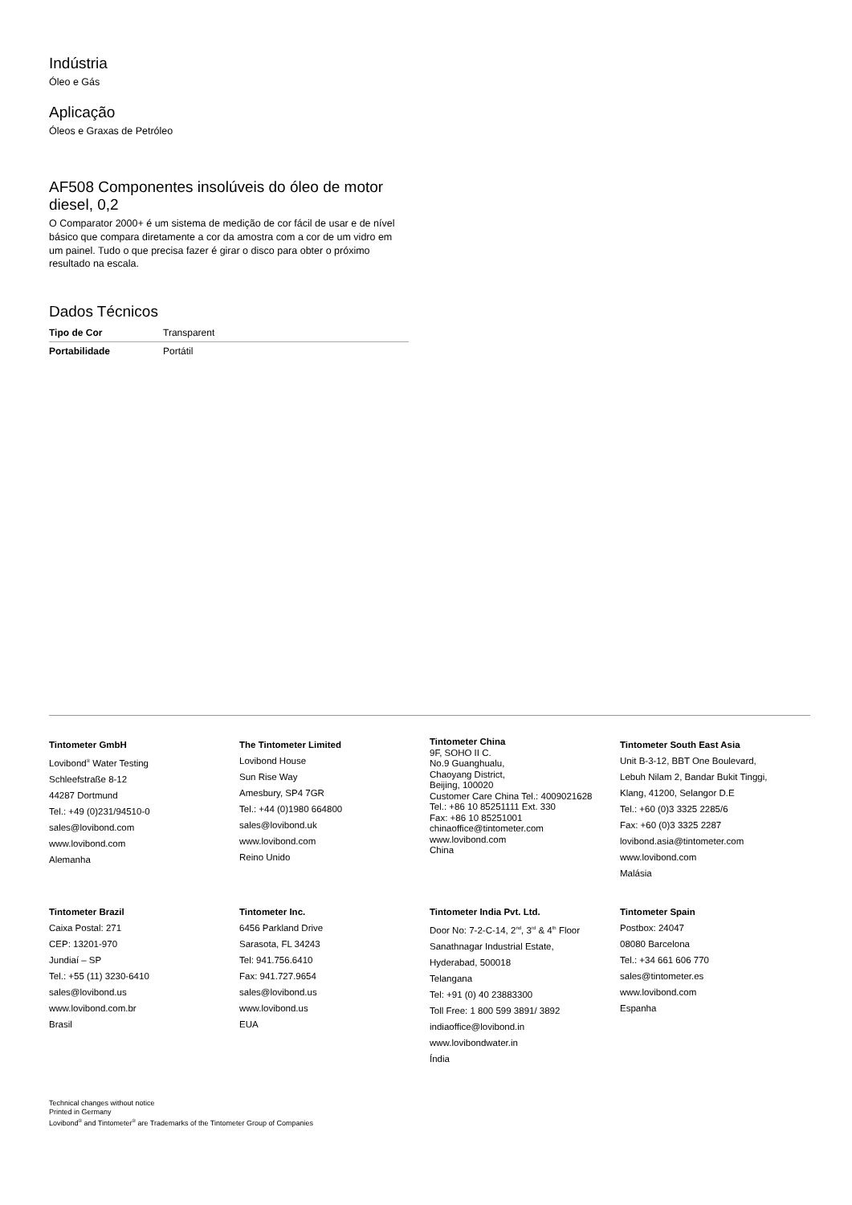Indústria
Óleo e Gás
Aplicação
Óleos e Graxas de Petróleo
AF508 Componentes insolúveis do óleo de motor diesel, 0,2
O Comparator 2000+ é um sistema de medição de cor fácil de usar e de nível básico que compara diretamente a cor da amostra com a cor de um vidro em um painel. Tudo o que precisa fazer é girar o disco para obter o próximo resultado na escala.
Dados Técnicos
| Tipo de Cor | Transparent |
| Portabilidade | Portátil |
Tintometer GmbH
Lovibond<sup>®</sup> Water Testing
Schleefstraße 8-12
44287 Dortmund
Tel.: +49 (0)231/94510-0
sales@lovibond.com
www.lovibond.com
Alemanha
The Tintometer Limited
Lovibond House
Sun Rise Way
Amesbury, SP4 7GR
Tel.: +44 (0)1980 664800
sales@lovibond.uk
www.lovibond.com
Reino Unido
Tintometer China
9F, SOHO II C.
No.9 Guanghualu,
Chaoyang District,
Beijing, 100020
Customer Care China Tel.: 4009021628
Tel.: +86 10 85251111 Ext. 330
Fax: +86 10 85251001
chinaoffice@tintometer.com
www.lovibond.com
China
Tintometer South East Asia
Unit B-3-12, BBT One Boulevard,
Lebuh Nilam 2, Bandar Bukit Tinggi,
Klang, 41200, Selangor D.E
Tel.: +60 (0)3 3325 2285/6
Fax: +60 (0)3 3325 2287
lovibond.asia@tintometer.com
www.lovibond.com
Malásia
Tintometer Brazil
Caixa Postal: 271
CEP: 13201-970
Jundiaí – SP
Tel.: +55 (11) 3230-6410
sales@lovibond.us
www.lovibond.com.br
Brasil
Tintometer Inc.
6456 Parkland Drive
Sarasota, FL 34243
Tel: 941.756.6410
Fax: 941.727.9654
sales@lovibond.us
www.lovibond.us
EUA
Tintometer India Pvt. Ltd.
Door No: 7-2-C-14, 2<sup>nd</sup>, 3<sup>rd</sup> & 4<sup>th</sup> Floor
Sanathnagar Industrial Estate,
Hyderabad, 500018
Telangana
Tel: +91 (0) 40 23883300
Toll Free: 1 800 599 3891/ 3892
indiaoffice@lovibond.in
www.lovibondwater.in
Índia
Tintometer Spain
Postbox: 24047
08080 Barcelona
Tel.: +34 661 606 770
sales@tintometer.es
www.lovibond.com
Espanha
Technical changes without notice
Printed in Germany
Lovibond<sup>®</sup> and Tintometer<sup>®</sup> are Trademarks of the Tintometer Group of Companies